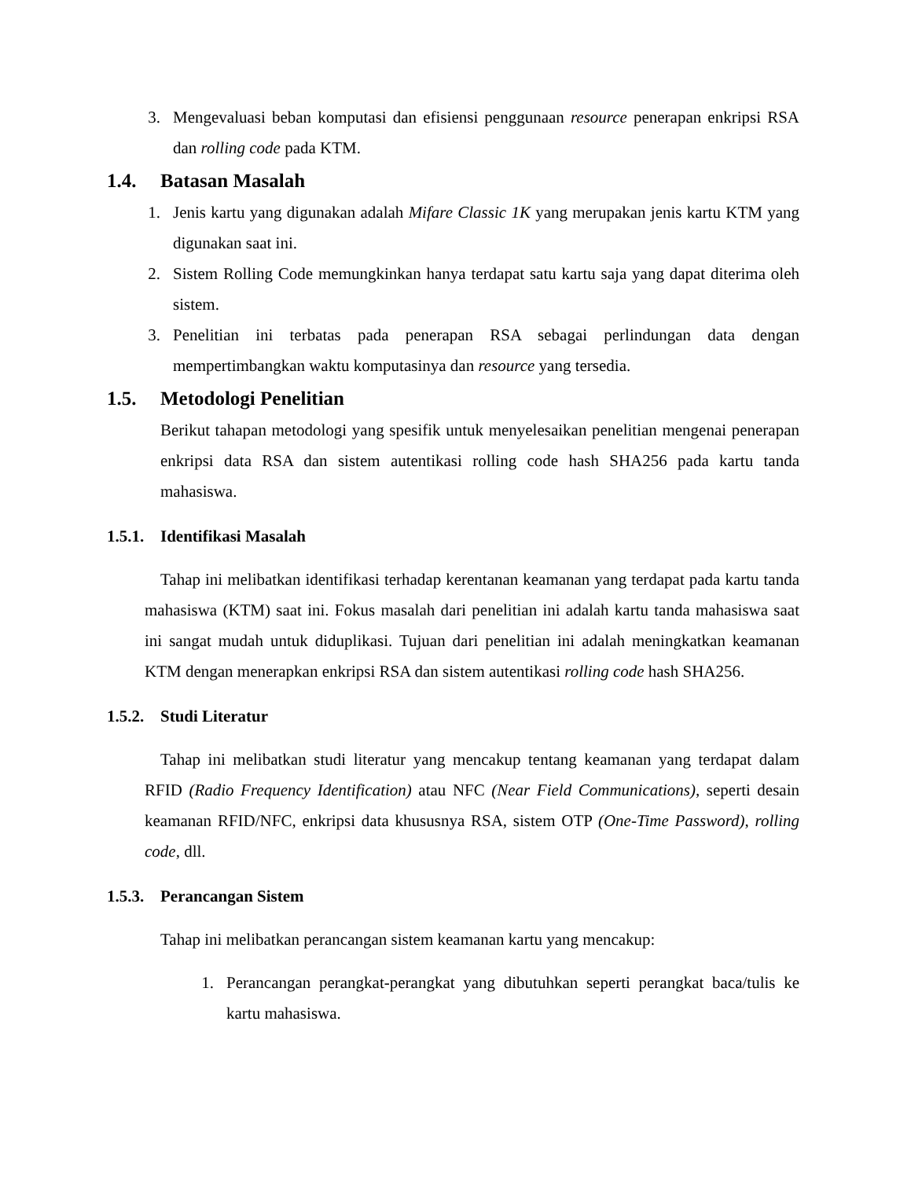3. Mengevaluasi beban komputasi dan efisiensi penggunaan resource penerapan enkripsi RSA dan rolling code pada KTM.
1.4. Batasan Masalah
1. Jenis kartu yang digunakan adalah Mifare Classic 1K yang merupakan jenis kartu KTM yang digunakan saat ini.
2. Sistem Rolling Code memungkinkan hanya terdapat satu kartu saja yang dapat diterima oleh sistem.
3. Penelitian ini terbatas pada penerapan RSA sebagai perlindungan data dengan mempertimbangkan waktu komputasinya dan resource yang tersedia.
1.5. Metodologi Penelitian
Berikut tahapan metodologi yang spesifik untuk menyelesaikan penelitian mengenai penerapan enkripsi data RSA dan sistem autentikasi rolling code hash SHA256 pada kartu tanda mahasiswa.
1.5.1. Identifikasi Masalah
Tahap ini melibatkan identifikasi terhadap kerentanan keamanan yang terdapat pada kartu tanda mahasiswa (KTM) saat ini. Fokus masalah dari penelitian ini adalah kartu tanda mahasiswa saat ini sangat mudah untuk diduplikasi. Tujuan dari penelitian ini adalah meningkatkan keamanan KTM dengan menerapkan enkripsi RSA dan sistem autentikasi rolling code hash SHA256.
1.5.2. Studi Literatur
Tahap ini melibatkan studi literatur yang mencakup tentang keamanan yang terdapat dalam RFID (Radio Frequency Identification) atau NFC (Near Field Communications), seperti desain keamanan RFID/NFC, enkripsi data khususnya RSA, sistem OTP (One-Time Password), rolling code, dll.
1.5.3. Perancangan Sistem
Tahap ini melibatkan perancangan sistem keamanan kartu yang mencakup:
1. Perancangan perangkat-perangkat yang dibutuhkan seperti perangkat baca/tulis ke kartu mahasiswa.